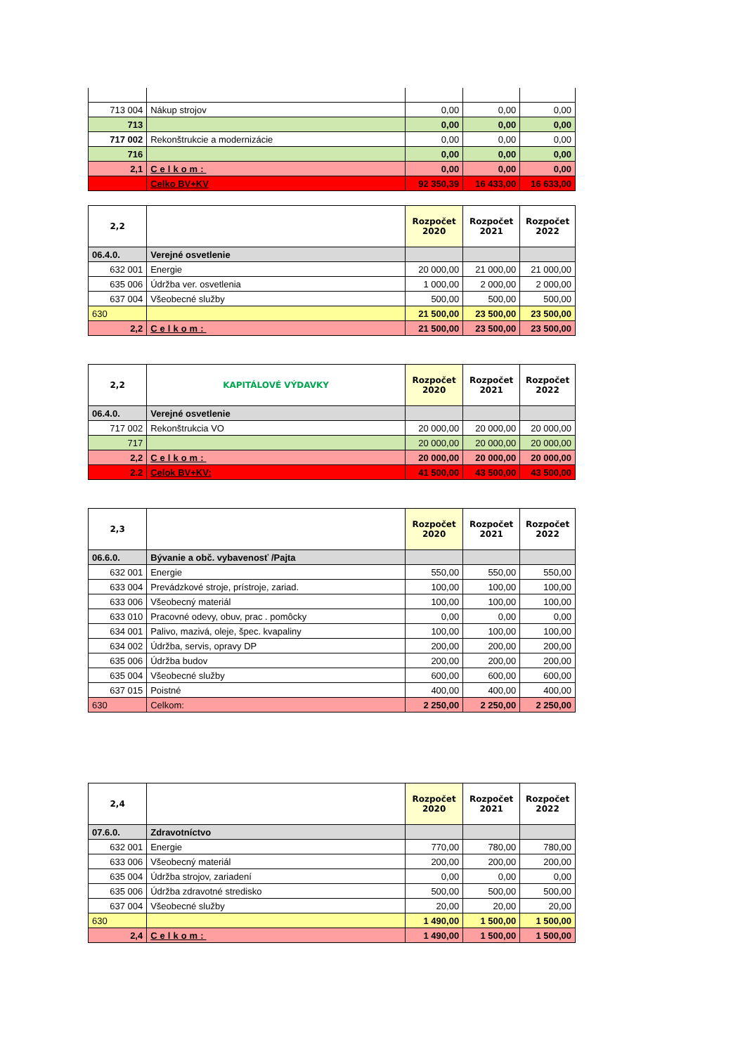| 713 004 | Nákup strojov | 0,00 | 0,00 | 0,00 |
| 713 | | 0,00 | 0,00 | 0,00 |
| 717 002 | Rekonštrukcie a modernizácie | 0,00 | 0,00 | 0,00 |
| 716 | | 0,00 | 0,00 | 0,00 |
| 2,1 | Celkom: | 0,00 | 0,00 | 0,00 |
| | Celko BV+KV | 92 350,39 | 16 433,00 | 16 633,00 |
| 2,2 | | Rozpočet 2020 | Rozpočet 2021 | Rozpočet 2022 |
| 06.4.0. | Verejné osvetlenie | | | |
| 632 001 | Energie | 20 000,00 | 21 000,00 | 21 000,00 |
| 635 006 | Údržba ver. osvetlenia | 1 000,00 | 2 000,00 | 2 000,00 |
| 637 004 | Všeobecné služby | 500,00 | 500,00 | 500,00 |
| 630 | | 21 500,00 | 23 500,00 | 23 500,00 |
| 2,2 | Celkom: | 21 500,00 | 23 500,00 | 23 500,00 |
| 2,2 | KAPITÁLOVÉ VÝDAVKY | Rozpočet 2020 | Rozpočet 2021 | Rozpočet 2022 |
| 06.4.0. | Verejné osvetlenie | | | |
| 717 002 | Rekonštrukcia VO | 20 000,00 | 20 000,00 | 20 000,00 |
| 717 | | 20 000,00 | 20 000,00 | 20 000,00 |
| 2,2 | Celkom: | 20 000,00 | 20 000,00 | 20 000,00 |
| 2.2 | Celok BV+KV: | 41 500,00 | 43 500,00 | 43 500,00 |
| 2,3 | | Rozpočet 2020 | Rozpočet 2021 | Rozpočet 2022 |
| 06.6.0. | Bývanie a obč. vybavenosť /Pajta | | | |
| 632 001 | Energie | 550,00 | 550,00 | 550,00 |
| 633 004 | Prevádzkové stroje, prístroje, zariad. | 100,00 | 100,00 | 100,00 |
| 633 006 | Všeobecný materiál | 100,00 | 100,00 | 100,00 |
| 633 010 | Pracovné odevy, obuv, prac . pomôcky | 0,00 | 0,00 | 0,00 |
| 634 001 | Palivo, mazivá, oleje, špec. kvapaliny | 100,00 | 100,00 | 100,00 |
| 634 002 | Údržba, servis, opravy DP | 200,00 | 200,00 | 200,00 |
| 635 006 | Údržba budov | 200,00 | 200,00 | 200,00 |
| 635 004 | Všeobecné služby | 600,00 | 600,00 | 600,00 |
| 637 015 | Poistné | 400,00 | 400,00 | 400,00 |
| 630 | Celkom: | 2 250,00 | 2 250,00 | 2 250,00 |
| 2,4 | | Rozpočet 2020 | Rozpočet 2021 | Rozpočet 2022 |
| 07.6.0. | Zdravotníctvo | | | |
| 632 001 | Energie | 770,00 | 780,00 | 780,00 |
| 633 006 | Všeobecný materiál | 200,00 | 200,00 | 200,00 |
| 635 004 | Údržba strojov, zariadení | 0,00 | 0,00 | 0,00 |
| 635 006 | Údržba zdravotné stredisko | 500,00 | 500,00 | 500,00 |
| 637 004 | Všeobecné služby | 20,00 | 20,00 | 20,00 |
| 630 | | 1 490,00 | 1 500,00 | 1 500,00 |
| 2,4 | Celkom: | 1 490,00 | 1 500,00 | 1 500,00 |